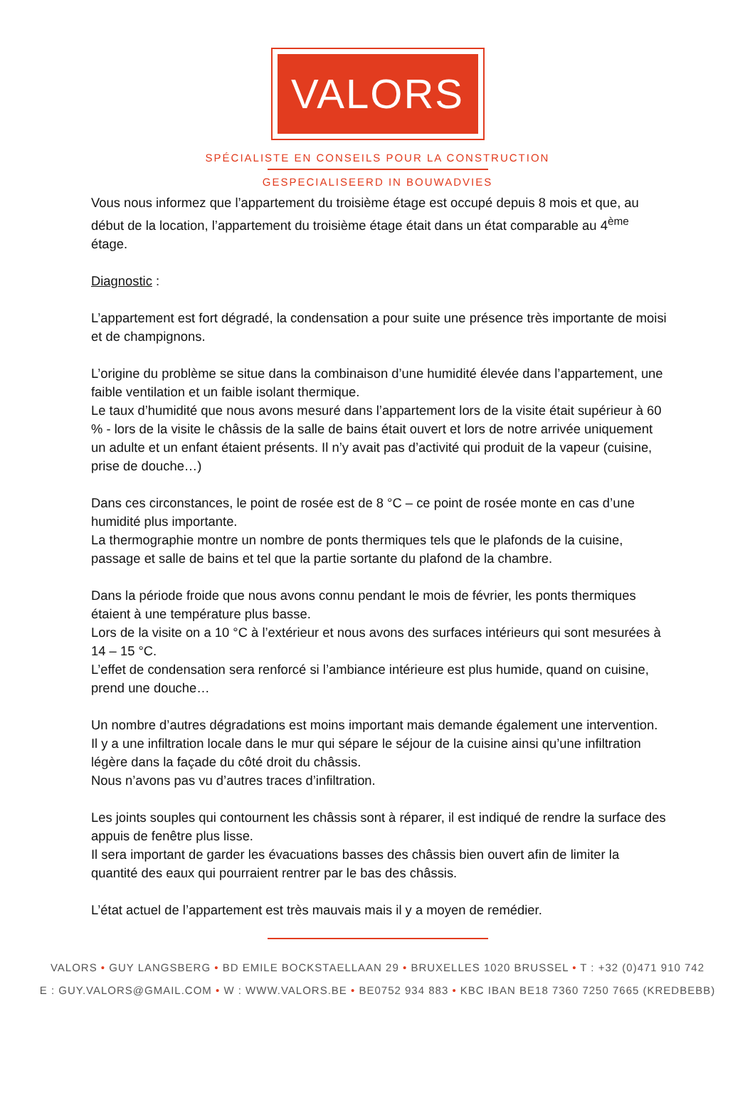VALORS
SPÉCIALISTE EN CONSEILS POUR LA CONSTRUCTION
GESPECIALISEERD IN BOUWADVIES
Vous nous informez que l’appartement du troisième étage est occupé depuis 8 mois et que, au début de la location, l’appartement du troisième étage était dans un état comparable au 4<sup>ème</sup> étage.
Diagnostic :
L’appartement est fort dégradé, la condensation a pour suite une présence très importante de moisi et de champignons.
L’origine du problème se situe dans la combinaison d’une humidité élevée dans l’appartement, une faible ventilation et un faible isolant thermique.
Le taux d’humidité que nous avons mesuré dans l’appartement lors de la visite était supérieur à 60 % - lors de la visite le châssis de la salle de bains était ouvert et lors de notre arrivée uniquement un adulte et un enfant étaient présents. Il n’y avait pas d’activité qui produit de la vapeur (cuisine, prise de douche…)
Dans ces circonstances, le point de rosée est de 8 °C – ce point de rosée monte en cas d’une humidité plus importante.
La thermographie montre un nombre de ponts thermiques tels que le plafonds de la cuisine, passage et salle de bains et tel que la partie sortante du plafond de la chambre.
Dans la période froide que nous avons connu pendant le mois de février, les ponts thermiques étaient à une température plus basse.
Lors de la visite on a 10 °C à l’extérieur et nous avons des surfaces intérieurs qui sont mesurées à 14 – 15 °C.
L’effet de condensation sera renforcé si l’ambiance intérieure est plus humide, quand on cuisine, prend une douche…
Un nombre d’autres dégradations est moins important mais demande également une intervention.
Il y a une infiltration locale dans le mur qui sépare le séjour de la cuisine ainsi qu’une infiltration légère dans la façade du côté droit du châssis.
Nous n’avons pas vu d’autres traces d’infiltration.
Les joints souples qui contournent les châssis sont à réparer, il est indiqué de rendre la surface des appuis de fenêtre plus lisse.
Il sera important de garder les évacuations basses des châssis bien ouvert afin de limiter la quantité des eaux qui pourraient rentrer par le bas des châssis.
L’état actuel de l’appartement est très mauvais mais il y a moyen de remédier.
VALORS • GUY LANGSBERG • BD EMILE BOCKSTAELLAAN 29 • BRUXELLES 1020 BRUSSEL • T : +32 (0)471 910 742
E : GUY.VALORS@GMAIL.COM • W : WWW.VALORS.BE • BE0752 934 883 • KBC IBAN BE18 7360 7250 7665 (KREDBEBB)